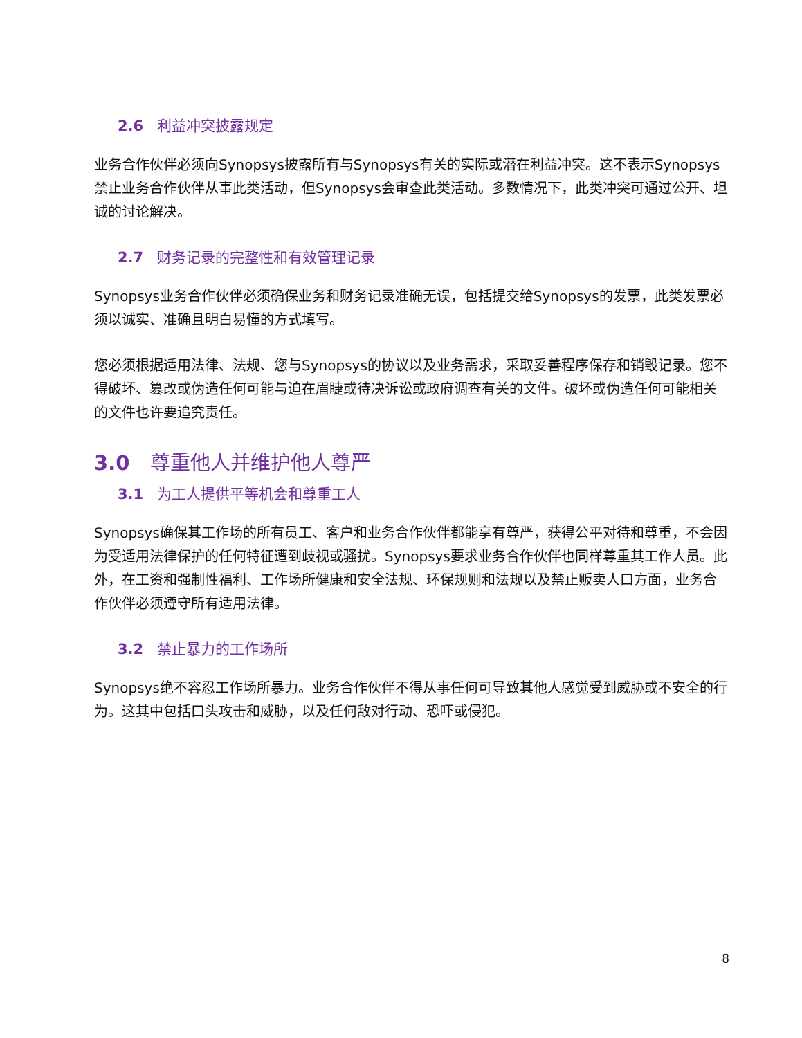2.6 利益冲突披露规定
业务合作伙伴必须向Synopsys披露所有与Synopsys有关的实际或潜在利益冲突。这不表示Synopsys禁止业务合作伙伴从事此类活动，但Synopsys会审查此类活动。多数情况下，此类冲突可通过公开、坦诚的讨论解决。
2.7 财务记录的完整性和有效管理记录
Synopsys业务合作伙伴必须确保业务和财务记录准确无误，包括提交给Synopsys的发票，此类发票必须以诚实、准确且明白易懂的方式填写。
您必须根据适用法律、法规、您与Synopsys的协议以及业务需求，采取妥善程序保存和销毁记录。您不得破坏、篡改或伪造任何可能与迫在眉睫或待决诉讼或政府调查有关的文件。破坏或伪造任何可能相关的文件也许要追究责任。
3.0 尊重他人并维护他人尊严
3.1 为工人提供平等机会和尊重工人
Synopsys确保其工作场的所有员工、客户和业务合作伙伴都能享有尊严，获得公平对待和尊重，不会因为受适用法律保护的任何特征遭到歧视或骚扰。Synopsys要求业务合作伙伴也同样尊重其工作人员。此外，在工资和强制性福利、工作场所健康和安全法规、环保规则和法规以及禁止贩卖人口方面，业务合作伙伴必须遵守所有适用法律。
3.2 禁止暴力的工作场所
Synopsys绝不容忍工作场所暴力。业务合作伙伴不得从事任何可导致其他人感觉受到威胁或不安全的行为。这其中包括口头攻击和威胁，以及任何敌对行动、恐吓或侵犯。
8